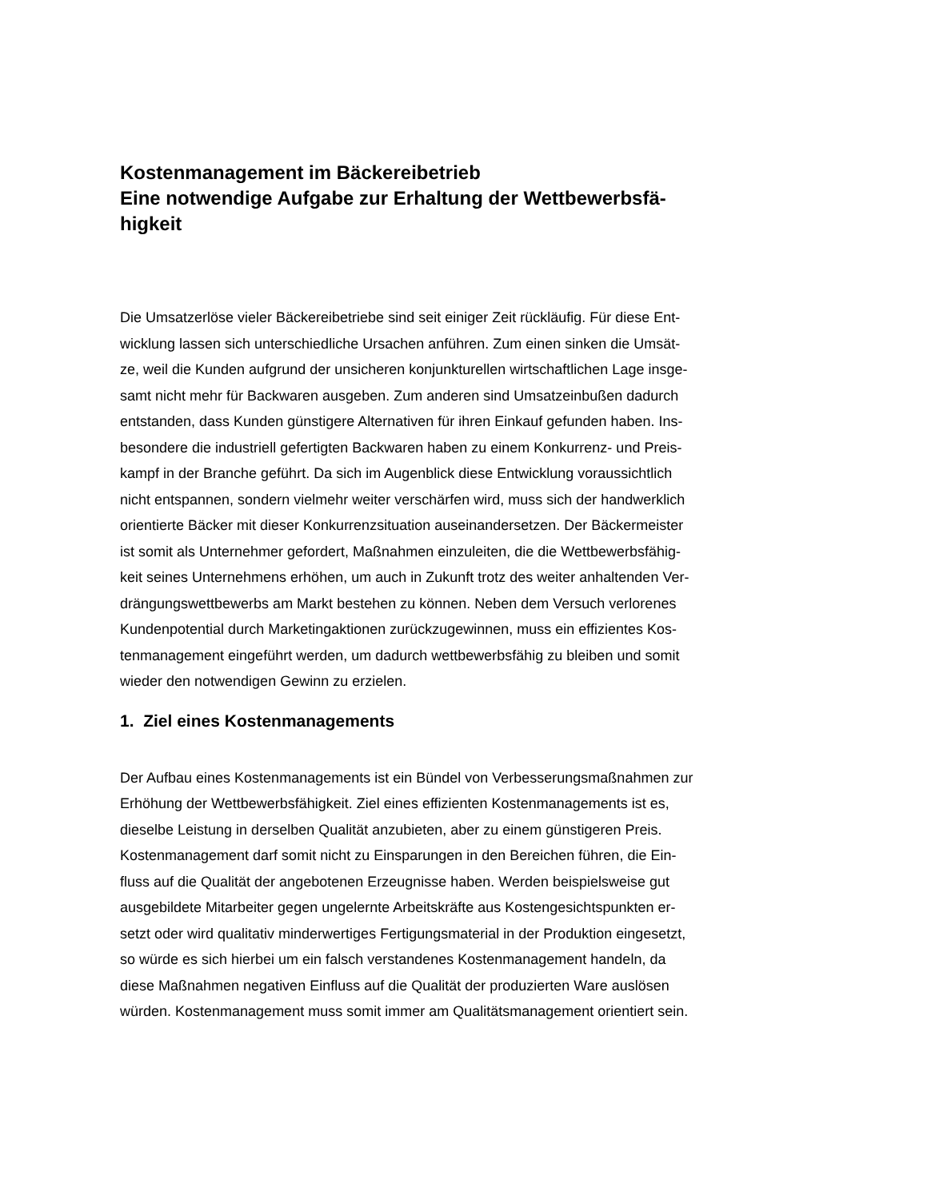Kostenmanagement im Bäckereibetrieb
Eine notwendige Aufgabe zur Erhaltung der Wettbewerbsfä-
higkeit
Die Umsatzerlöse vieler Bäckereibetriebe sind seit einiger Zeit rückläufig. Für diese Ent-
wicklung lassen sich unterschiedliche Ursachen anführen. Zum einen sinken die Umsät-
ze, weil die Kunden aufgrund der unsicheren konjunkturellen wirtschaftlichen Lage insge-
samt nicht mehr für Backwaren ausgeben. Zum anderen sind Umsatzeinbußen dadurch
entstanden, dass Kunden günstigere Alternativen für ihren Einkauf gefunden haben. Ins-
besondere die industriell gefertigten Backwaren haben zu einem Konkurrenz- und Preis-
kampf in der Branche geführt. Da sich im Augenblick diese Entwicklung voraussichtlich
nicht entspannen, sondern vielmehr weiter verschärfen wird, muss sich der handwerklich
orientierte Bäcker mit dieser Konkurrenzsituation auseinandersetzen. Der Bäckermeister
ist somit als Unternehmer gefordert, Maßnahmen einzuleiten, die die Wettbewerbsfähig-
keit seines Unternehmens erhöhen, um auch in Zukunft trotz des weiter anhaltenden Ver-
drängungswettbewerbs am Markt bestehen zu können. Neben dem Versuch verlorenes
Kundenpotential durch Marketingaktionen zurückzugewinnen, muss ein effizientes Kos-
tenmanagement eingeführt werden, um dadurch wettbewerbsfähig zu bleiben und somit
wieder den notwendigen Gewinn zu erzielen.
1. Ziel eines Kostenmanagements
Der Aufbau eines Kostenmanagements ist ein Bündel von Verbesserungsmaßnahmen zur
Erhöhung der Wettbewerbsfähigkeit. Ziel eines effizienten Kostenmanagements ist es,
dieselbe Leistung in derselben Qualität anzubieten, aber zu einem günstigeren Preis.
Kostenmanagement darf somit nicht zu Einsparungen in den Bereichen führen, die Ein-
fluss auf die Qualität der angebotenen Erzeugnisse haben. Werden beispielsweise gut
ausgebildete Mitarbeiter gegen ungelernte Arbeitskräfte aus Kostengesichtspunkten er-
setzt oder wird qualitativ minderwertiges Fertigungsmaterial in der Produktion eingesetzt,
so würde es sich hierbei um ein falsch verstandenes Kostenmanagement handeln, da
diese Maßnahmen negativen Einfluss auf die Qualität der produzierten Ware auslösen
würden. Kostenmanagement muss somit immer am Qualitätsmanagement orientiert sein.